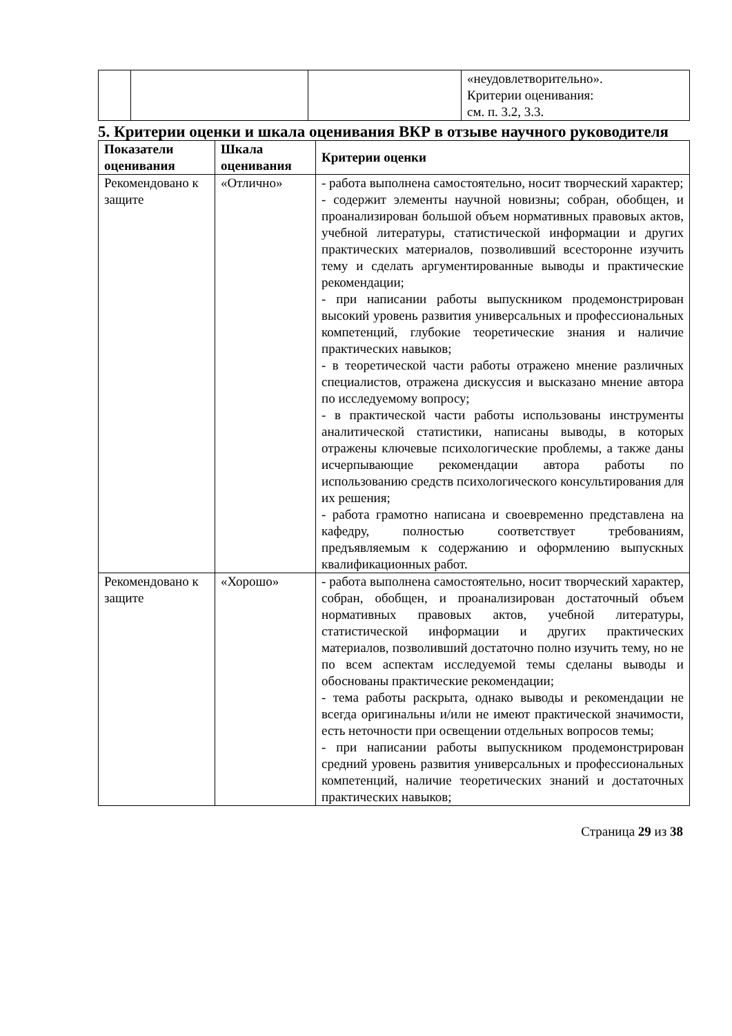| | | | «неудовлетворительно». Критерии оценивания: см. п. 3.2, 3.3. |
5. Критерии оценки и шкала оценивания ВКР в отзыве научного руководителя
| Показатели оценивания | Шкала оценивания | Критерии оценки |
| --- | --- | --- |
| Рекомендовано к защите | «Отлично» | - работа выполнена самостоятельно, носит творческий характер; - содержит элементы научной новизны; собран, обобщен, и проанализирован большой объем нормативных правовых актов, учебной литературы, статистической информации и других практических материалов, позволивший всесторонне изучить тему и сделать аргументированные выводы и практические рекомендации; - при написании работы выпускником продемонстрирован высокий уровень развития универсальных и профессиональных компетенций, глубокие теоретические знания и наличие практических навыков; - в теоретической части работы отражено мнение различных специалистов, отражена дискуссия и высказано мнение автора по исследуемому вопросу; - в практической части работы использованы инструменты аналитической статистики, написаны выводы, в которых отражены ключевые психологические проблемы, а также даны исчерпывающие рекомендации автора работы по использованию средств психологического консультирования для их решения; - работа грамотно написана и своевременно представлена на кафедру, полностью соответствует требованиям, предъявляемым к содержанию и оформлению выпускных квалификационных работ. |
| Рекомендовано к защите | «Хорошо» | - работа выполнена самостоятельно, носит творческий характер, собран, обобщен, и проанализирован достаточный объем нормативных правовых актов, учебной литературы, статистической информации и других практических материалов, позволивший достаточно полно изучить тему, но не по всем аспектам исследуемой темы сделаны выводы и обоснованы практические рекомендации; - тема работы раскрыта, однако выводы и рекомендации не всегда оригинальны и/или не имеют практической значимости, есть неточности при освещении отдельных вопросов темы; - при написании работы выпускником продемонстрирован средний уровень развития универсальных и профессиональных компетенций, наличие теоретических знаний и достаточных практических навыков; |
Страница 29 из 38